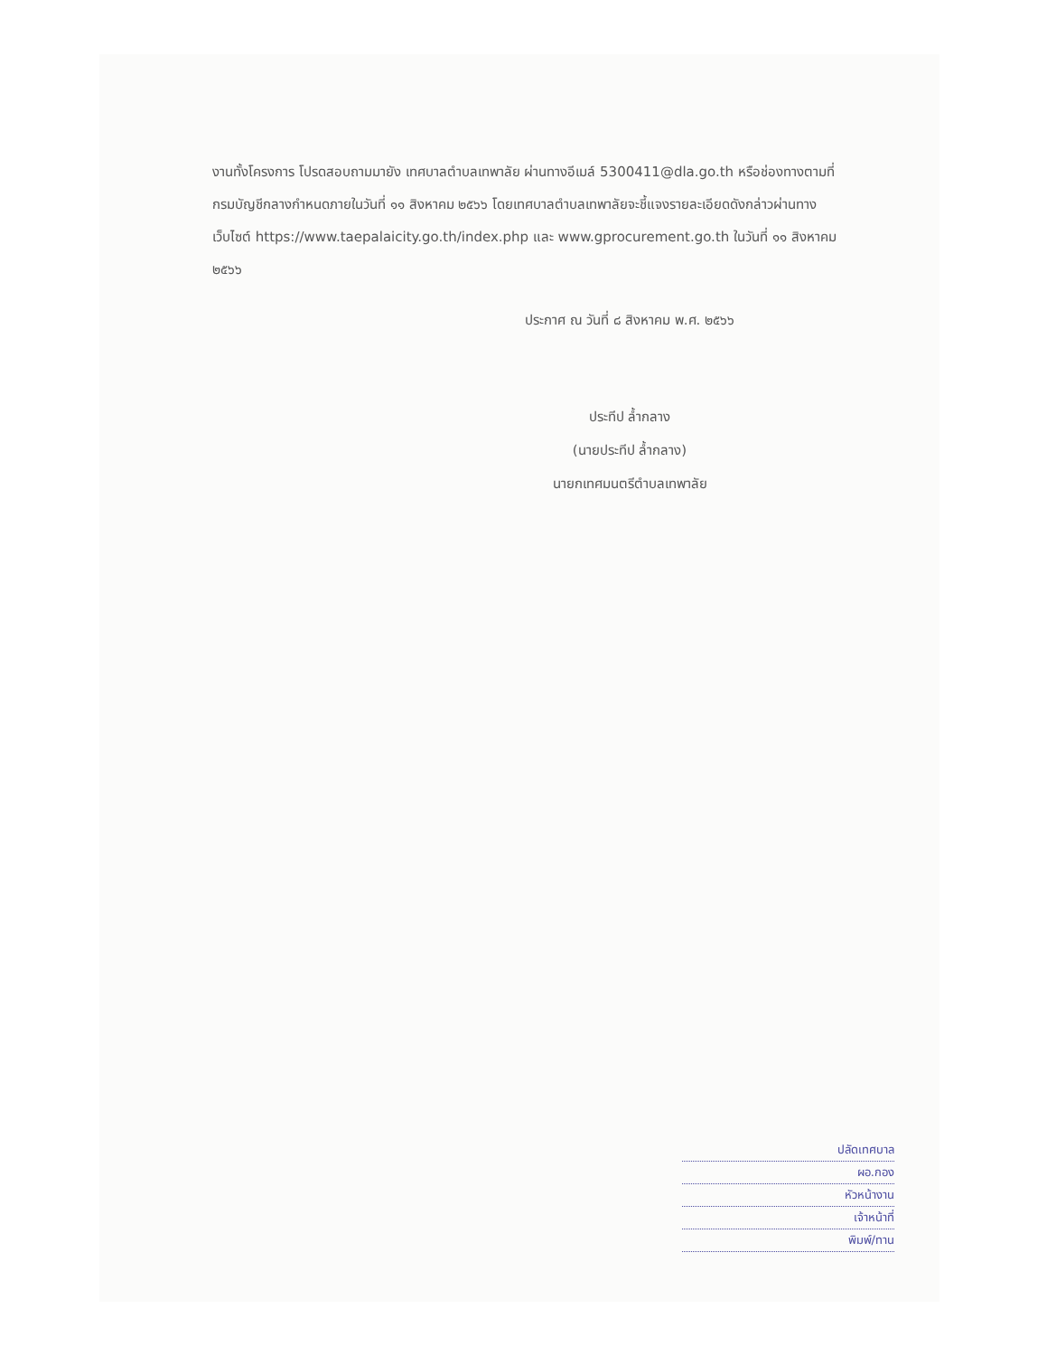งานทั้งโครงการ โปรดสอบถามมายัง เทศบาลตำบลเทพาลัย ผ่านทางอีเมล์ 5300411@dla.go.th หรือช่องทางตามที่กรมบัญชีกลางกำหนดภายในวันที่ ๑๑ สิงหาคม ๒๕๖๖ โดยเทศบาลตำบลเทพาลัยจะชี้แจงรายละเอียดดังกล่าวผ่านทางเว็บไซต์ https://www.taepalaicity.go.th/index.php และ www.gprocurement.go.th ในวันที่ ๑๑ สิงหาคม ๒๕๖๖
ประกาศ ณ วันที่ ๘ สิงหาคม พ.ศ. ๒๕๖๖
ประทีป ล้ำกลาง
(นายประทีป ล้ำกลาง)
นายกเทศมนตรีตำบลเทพาลัย
ปลัดเทศบาล
ผอ.กอง
หัวหน้างาน
เจ้าหน้าที่
พิมพ์/ทาน